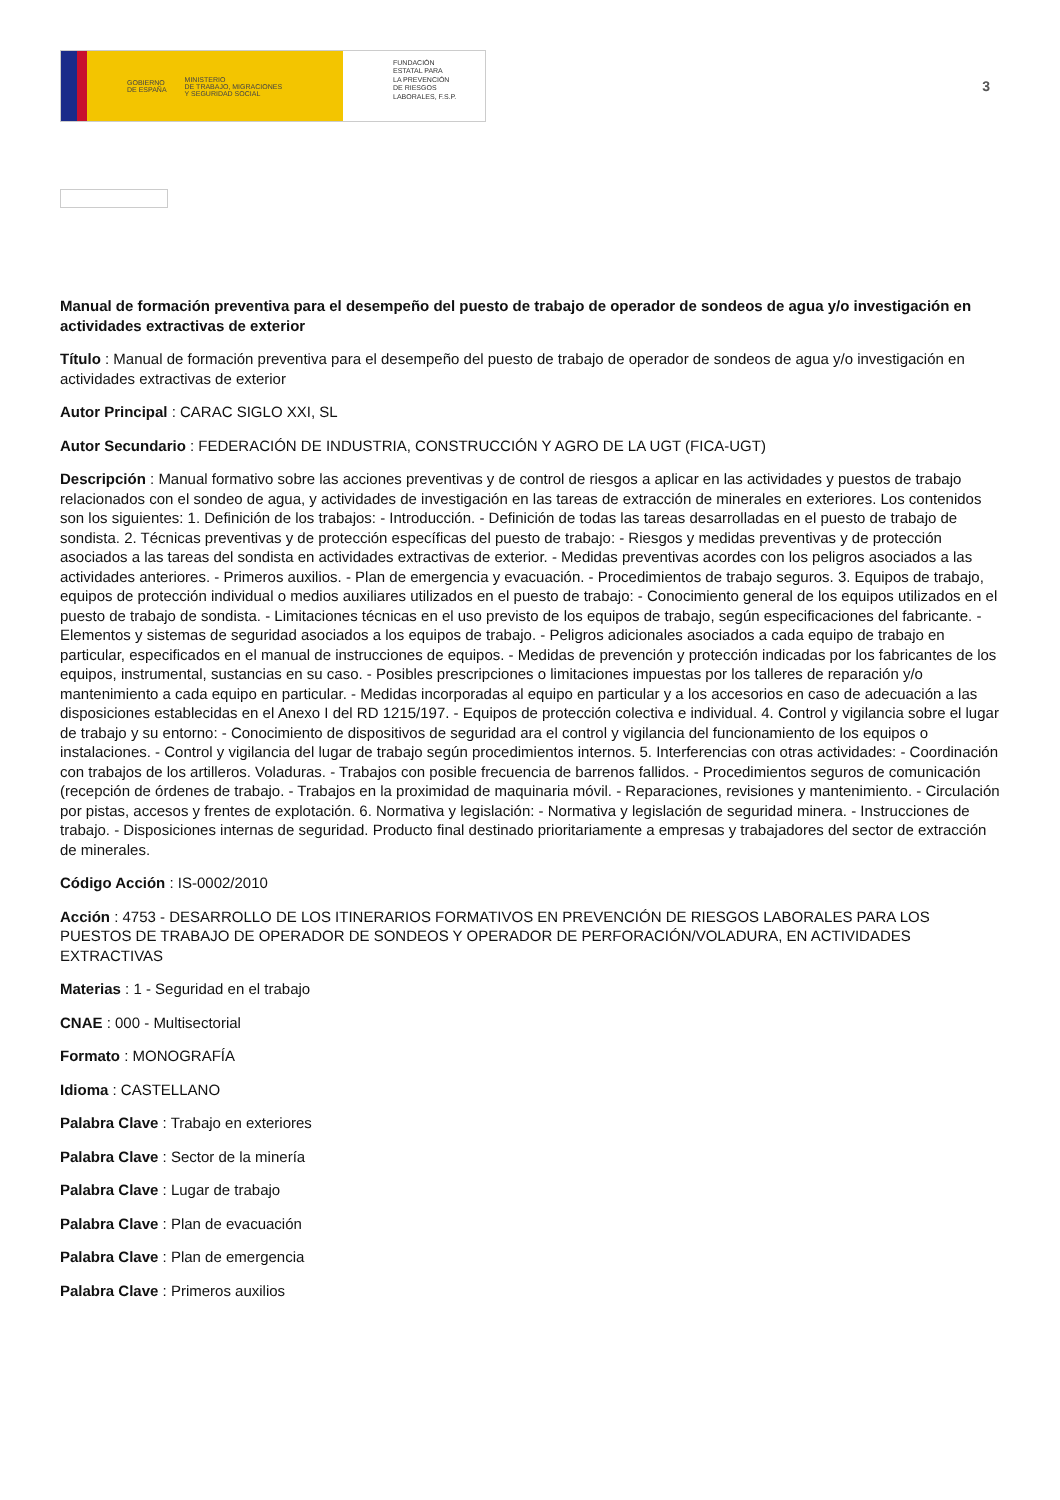GOBIERNO
DE ESPAÑA MINISTERIO
DE TRABAJO, MIGRACIONES
Y SEGURIDAD SOCIAL
FUNDACIÓN
ESTATAL PARA
LA PREVENCIÓN
DE RIESGOS
LABORALES, F.S.P.
3
Manual de formación preventiva para el desempeño del puesto de trabajo de operador de sondeos de agua y/o investigación en actividades extractivas de exterior
Título : Manual de formación preventiva para el desempeño del puesto de trabajo de operador de sondeos de agua y/o investigación en actividades extractivas de exterior
Autor Principal : CARAC SIGLO XXI, SL
Autor Secundario : FEDERACIÓN DE INDUSTRIA, CONSTRUCCIÓN Y AGRO DE LA UGT (FICA-UGT)
Descripción : Manual formativo sobre las acciones preventivas y de control de riesgos a aplicar en las actividades y puestos de trabajo relacionados con el sondeo de agua, y actividades de investigación en las tareas de extracción de minerales en exteriores. Los contenidos son los siguientes: 1. Definición de los trabajos: - Introducción. - Definición de todas las tareas desarrolladas en el puesto de trabajo de sondista. 2. Técnicas preventivas y de protección específicas del puesto de trabajo: - Riesgos y medidas preventivas y de protección asociados a las tareas del sondista en actividades extractivas de exterior. - Medidas preventivas acordes con los peligros asociados a las actividades anteriores. - Primeros auxilios. - Plan de emergencia y evacuación. - Procedimientos de trabajo seguros. 3. Equipos de trabajo, equipos de protección individual o medios auxiliares utilizados en el puesto de trabajo: - Conocimiento general de los equipos utilizados en el puesto de trabajo de sondista. - Limitaciones técnicas en el uso previsto de los equipos de trabajo, según especificaciones del fabricante. - Elementos y sistemas de seguridad asociados a los equipos de trabajo. - Peligros adicionales asociados a cada equipo de trabajo en particular, especificados en el manual de instrucciones de equipos. - Medidas de prevención y protección indicadas por los fabricantes de los equipos, instrumental, sustancias en su caso. - Posibles prescripciones o limitaciones impuestas por los talleres de reparación y/o mantenimiento a cada equipo en particular. - Medidas incorporadas al equipo en particular y a los accesorios en caso de adecuación a las disposiciones establecidas en el Anexo I del RD 1215/197. - Equipos de protección colectiva e individual. 4. Control y vigilancia sobre el lugar de trabajo y su entorno: - Conocimiento de dispositivos de seguridad ara el control y vigilancia del funcionamiento de los equipos o instalaciones. - Control y vigilancia del lugar de trabajo según procedimientos internos. 5. Interferencias con otras actividades: - Coordinación con trabajos de los artilleros. Voladuras. - Trabajos con posible frecuencia de barrenos fallidos. - Procedimientos seguros de comunicación (recepción de órdenes de trabajo. - Trabajos en la proximidad de maquinaria móvil. - Reparaciones, revisiones y mantenimiento. - Circulación por pistas, accesos y frentes de explotación. 6. Normativa y legislación: - Normativa y legislación de seguridad minera. - Instrucciones de trabajo. - Disposiciones internas de seguridad. Producto final destinado prioritariamente a empresas y trabajadores del sector de extracción de minerales.
Código Acción : IS-0002/2010
Acción : 4753 - DESARROLLO DE LOS ITINERARIOS FORMATIVOS EN PREVENCIÓN DE RIESGOS LABORALES PARA LOS PUESTOS DE TRABAJO DE OPERADOR DE SONDEOS Y OPERADOR DE PERFORACIÓN/VOLADURA, EN ACTIVIDADES EXTRACTIVAS
Materias : 1 - Seguridad en el trabajo
CNAE : 000 - Multisectorial
Formato : MONOGRAFÍA
Idioma : CASTELLANO
Palabra Clave : Trabajo en exteriores
Palabra Clave : Sector de la minería
Palabra Clave : Lugar de trabajo
Palabra Clave : Plan de evacuación
Palabra Clave : Plan de emergencia
Palabra Clave : Primeros auxilios